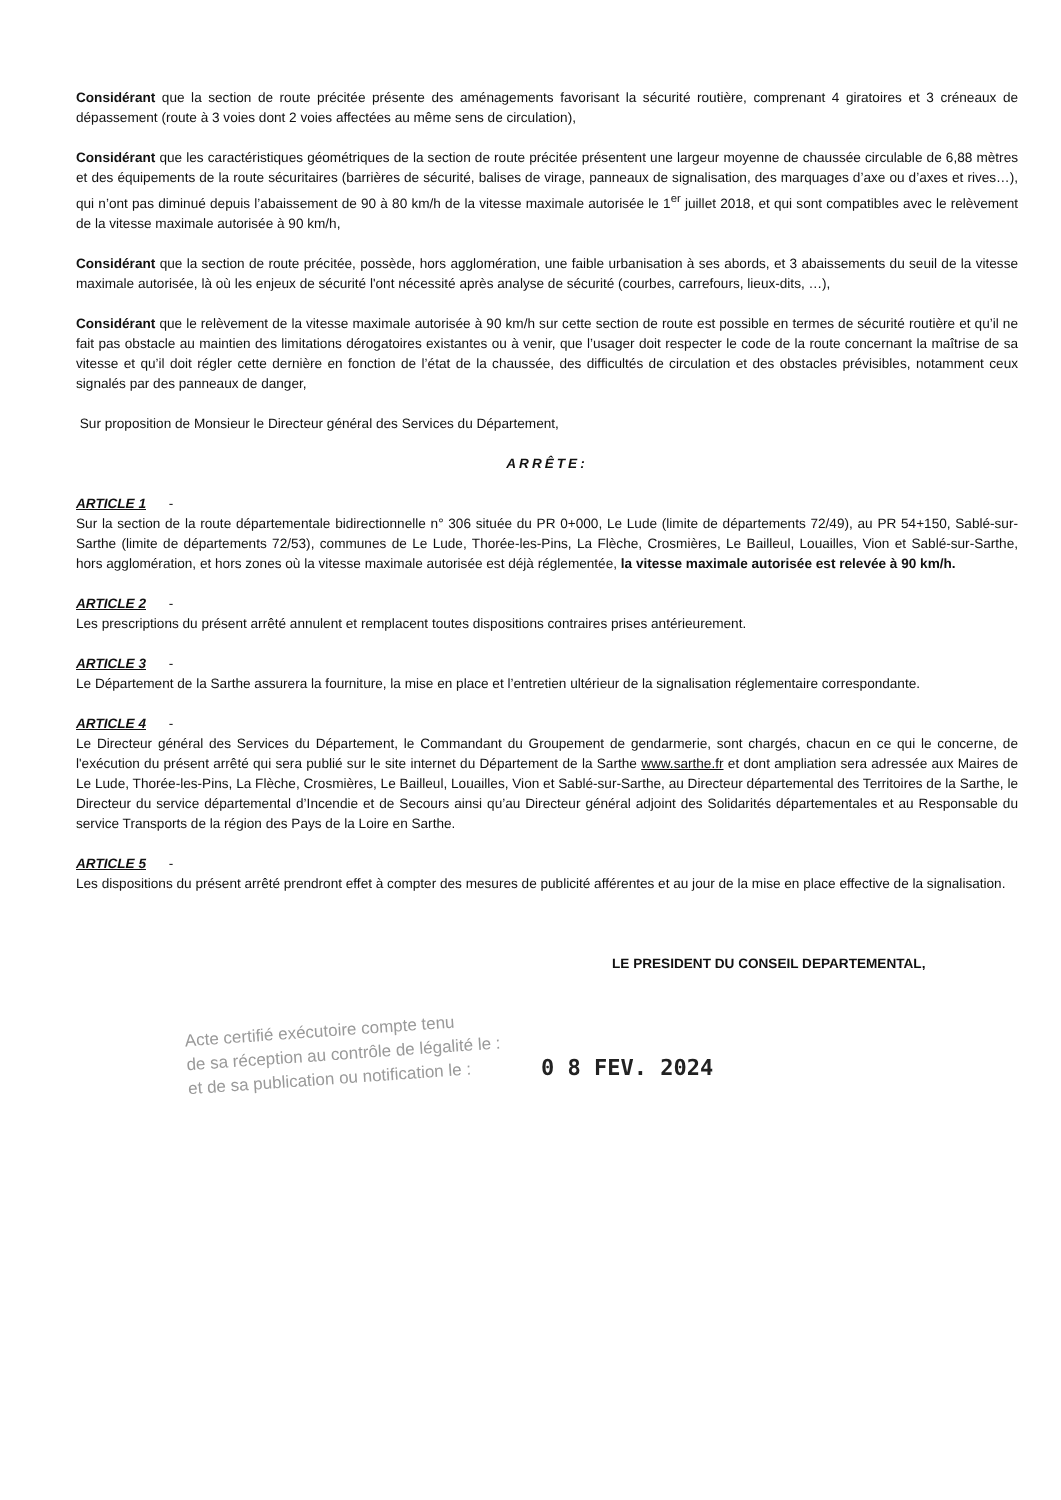Considérant que la section de route précitée présente des aménagements favorisant la sécurité routière, comprenant 4 giratoires et 3 créneaux de dépassement (route à 3 voies dont 2 voies affectées au même sens de circulation),
Considérant que les caractéristiques géométriques de la section de route précitée présentent une largeur moyenne de chaussée circulable de 6,88 mètres et des équipements de la route sécuritaires (barrières de sécurité, balises de virage, panneaux de signalisation, des marquages d’axe ou d’axes et rives…), qui n’ont pas diminué depuis l’abaissement de 90 à 80 km/h de la vitesse maximale autorisée le 1<sup>er</sup> juillet 2018, et qui sont compatibles avec le relèvement de la vitesse maximale autorisée à 90 km/h,
Considérant que la section de route précitée, possède, hors agglomération, une faible urbanisation à ses abords, et 3 abaissements du seuil de la vitesse maximale autorisée, là où les enjeux de sécurité l'ont nécessité après analyse de sécurité (courbes, carrefours, lieux-dits, …),
Considérant que le relèvement de la vitesse maximale autorisée à 90 km/h sur cette section de route est possible en termes de sécurité routière et qu’il ne fait pas obstacle au maintien des limitations dérogatoires existantes ou à venir, que l’usager doit respecter le code de la route concernant la maîtrise de sa vitesse et qu’il doit régler cette dernière en fonction de l’état de la chaussée, des difficultés de circulation et des obstacles prévisibles, notamment ceux signalés par des panneaux de danger,
Sur proposition de Monsieur le Directeur général des Services du Département,
ARRÊTE:
ARTICLE 1 -
Sur la section de la route départementale bidirectionnelle n° 306 située du PR 0+000, Le Lude (limite de départements 72/49), au PR 54+150, Sablé-sur-Sarthe (limite de départements 72/53), communes de Le Lude, Thorée-les-Pins, La Flèche, Crosmières, Le Bailleul, Louailles, Vion et Sablé-sur-Sarthe, hors agglomération, et hors zones où la vitesse maximale autorisée est déjà réglementée, la vitesse maximale autorisée est relevée à 90 km/h.
ARTICLE 2 -
Les prescriptions du présent arrêté annulent et remplacent toutes dispositions contraires prises antérieurement.
ARTICLE 3 -
Le Département de la Sarthe assurera la fourniture, la mise en place et l’entretien ultérieur de la signalisation réglementaire correspondante.
ARTICLE 4 -
Le Directeur général des Services du Département, le Commandant du Groupement de gendarmerie, sont chargés, chacun en ce qui le concerne, de l'exécution du présent arrêté qui sera publié sur le site internet du Département de la Sarthe www.sarthe.fr et dont ampliation sera adressée aux Maires de Le Lude, Thorée-les-Pins, La Flèche, Crosmières, Le Bailleul, Louailles, Vion et Sablé-sur-Sarthe, au Directeur départemental des Territoires de la Sarthe, le Directeur du service départemental d’Incendie et de Secours ainsi qu’au Directeur général adjoint des Solidarités départementales et au Responsable du service Transports de la région des Pays de la Loire en Sarthe.
ARTICLE 5 -
Les dispositions du présent arrêté prendront effet à compter des mesures de publicité afférentes et au jour de la mise en place effective de la signalisation.
LE PRESIDENT DU CONSEIL DEPARTEMENTAL,
Acte certifié exécutoire compte tenu
de sa réception au contrôle de légalité le :
et de sa publication ou notification le :
0 8 FEV. 2024